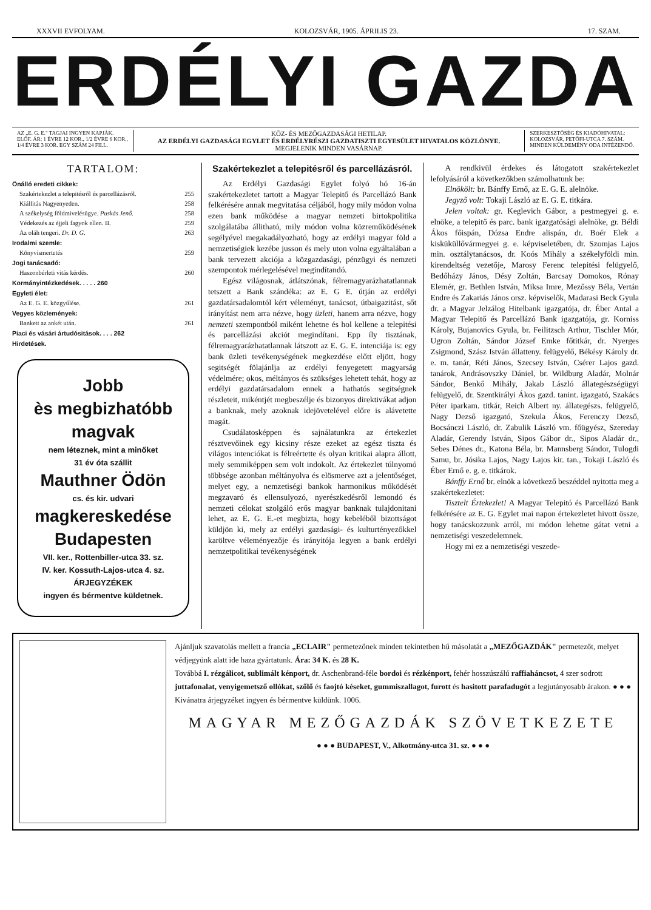XXXVII EVFOLYAM. KOLOZSVÁR, 1905. ÁPRILIS 23. 17. SZAM.
ERDÉLYI GAZDA
AZ „E. G. E." TAGJAI INGYEN KAPJÁK.
ELŐF. ÁR: 1 ÉVRE 12 KOR., 1/2 ÉVRE 6 KOR.,
1/4 ÉVRE 3 KOR. EGY SZÁM 24 FILL.
KÖZ- ÉS MEZŐGAZDASÁGI HETILAP.
AZ ERDÉLYI GAZDASÁGI EGYLET ÉS ERDÉLYRÉSZI GAZDATISZTI EGYESÜLET HIVATALOS KÖZLÖNYE.
MEGJELENIK MINDEN VASÁRNAP.
SZERKESZTŐSÉG ÉS KIADÓHIVATAL:
KOLOZSVÁR, PETŐFI-UTCA 7. SZÁM.
MINDEN KÜLDEMÉNY ODA INTÉZENDŐ.
TARTALOM:
Önálló eredeti cikkek:
Szakértekezlet a telepitésről és parcellázásról. 255
Kiállitás Nagyenyeden. 258
A székelység földmivelésügye. Puskás Jenő. 258
Védekezés az éjjeli fagyok ellen. II. 259
Az oláh tengeri. Dr. D. G. 263
Irodalmi szemle:
Könyvismertetés 259
Jogi tanácsadó:
Haszonbérleti vitás kérdés. 260
Kormányintézkedések. . . . . 260
Egyleti élet:
Az E. G. E. közgyűlése. 261
Vegyes közlemények:
Bankett az ankét után. 261
Piaci és vásári ártudósitások. . . . 262
Hirdetések.
Jobb
ès megbizhatóbb
magvak
nem léteznek, mint a minőket
31 év óta szállit
Mauthner Ödön
cs. és kir. udvari
magkereskedése
Budapesten
VII. ker., Rottenbiller-utca 33. sz.
IV. ker. Kossuth-Lajos-utca 4. sz.
ÁRJEGYZÉKEK
ingyen és bérmentve küldetnek.
Szakértekezlet a telepitésről és parcellázásról.
Az Erdélyi Gazdasági Egylet folyó hó 16-án szakértekezletet tartott a Magyar Telepitő és Parcellázó Bank felkérésére annak megvitatása céljából, hogy mily módon volna ezen bank működése a magyar nemzeti birtokpolitika szolgálatába állitható, mily módon volna közreműködésének segélyével megakadályozható, hogy az erdélyi magyar föld a nemzetiségiek kezébe jusson és mely uton volna egyáltalában a bank tervezett akciója a közgazdasági, pénzügyi és nemzeti szempontok mérlegelésével megindítandó.
Egész világosnak, átlátszónak, félremagyarázhatatlannak tetszett a Bank szándéka: az E. G E. útján az erdélyi gazdatársadalomtól kért véleményt, tanácsot, útbaigazitást, sőt irányítást nem arra nézve, hogy üzleti, hanem arra nézve, hogy nemzeti szempontból miként lehetne és hol kellene a telepitési és parcellázási akciót megindítani. Epp íly tisztának, félremagyarázhatatlannak látszott az E. G. E. intenciája is: egy bank üzleti tevékenységének megkezdése előtt eljött, hogy segitségét fölajánlja az erdélyi fenyegetett magyarság védelmére; okos, méltányos és szükséges lehetett tehát, hogy az erdélyi gazdatársadalom ennek a hathatós segitségnek részleteit, mikéntjét megbeszélje és bizonyos direktivákat adjon a banknak, mely azoknak idejövetelével előre is alávetette magát.
Csudálatosképpen és sajnálatunkra az értekezlet résztvevőinek egy kicsiny része ezeket az egész tiszta és világos intenciókat is félreértette és olyan kritikai alapra állott, mely semmiképpen sem volt indokolt. Az értekezlet túlnyomó többsége azonban méltányolva és elösmerve azt a jelentőséget, melyet egy, a nemzetiségi bankok harmonikus működését megzavaró és ellensulyozó, nyerészkedésről lemondó és nemzeti célokat szolgáló erős magyar banknak tulajdonitani lehet, az E. G. E.-et megbizta, hogy kebeléből bizottságot küldjön ki, mely az erdélyi gazdasági- és kulturtényezőkkel karöltve véleményezője és irányitója legyen a bank erdélyi nemzetpolitikai tevékenységének
A rendkivül érdekes és látogatott szakértekezlet lefolyásáról a következőkben számolhatunk be:
Elnökölt: br. Bánffy Ernő, az E. G. E. alelnöke.
Jegyző volt: Tokaji László az E. G. E. titkára.
Jelen voltak: gr. Keglevich Gábor, a pestmegyei g. e. elnöke, a telepitő és parc. bank igazgatósági alelnöke, gr. Béldi Ákos főispán, Dózsa Endre alispán, dr. Boér Elek a kisküküllővármegyei g. e. képviseletében, dr. Szomjas Lajos min. osztálytanácsos, dr. Koós Mihály a székelyföldi min. kirendeltség vezetője, Marosy Ferenc telepitési felügyelő, Bedőházy János, Désy Zoltán, Barcsay Domokos, Rónay Elemér, gr. Bethlen István, Miksa Imre, Mezőssy Béla, Vertán Endre és Zakariás János orsz. képviselők, Madarasi Beck Gyula dr. a Magyar Jelzálog Hitelbank igazgatója, dr. Éber Antal a Magyar Telepitő és Parcellázó Bank igazgatója, gr. Korniss Károly, Bujanovics Gyula, br. Feilitzsch Arthur, Tischler Mór, Ugron Zoltán, Sándor József Emke főtitkár, dr. Nyerges Zsigmond, Szász István állatteny. felügyelő, Békésy Károly dr. e. m. tanár, Réti János, Szecsey István, Csérer Lajos gazd. tanárok, Andrásovszky Dániel, br. Wildburg Aladár, Molnár Sándor, Benkő Mihály, Jakab László állategészségügyi felügyelő, dr. Szentkirályi Ákos gazd. tanint. igazgató, Szakács Péter iparkam. titkár, Reich Albert ny. állategészs. felügyelő, Nagy Dezső igazgató, Szekula Ákos, Ferenczy Dezső, Bocsánczi László, dr. Zabulik László vm. főügyész, Szereday Aladár, Gerendy István, Sipos Gábor dr., Sipos Aladár dr., Sebes Dénes dr., Katona Béla, br. Mannsberg Sándor, Tulogdi Samu, br. Jósika Lajos, Nagy Lajos kir. tan., Tokaji László és Éber Ernő e. g. e. titkárok.
Bánffy Ernő br. elnök a következő beszéddel nyitotta meg a szakértekezletet:
Tisztelt Értekezlet! A Magyar Telepitó és Parcellázó Bank felkérésére az E. G. Egylet mai napon értekezletet hivott össze, hogy tanácskozzunk arról, mi módon lehetne gátat vetni a nemzetiségi veszedelemnek.
Hogy mi ez a nemzetiségi veszede-
Ajánljuk szavatolás mellett a francia „ECLAIR" permetezőnek minden tekintetben hű másolatát a „MEZŐGAZDÁK" permetezőt, melyet védjegyünk alatt ide haza gyártatunk. Ára: 34 K. és 28 K.
Továbbá I. rézgálicot, sublimált kénport, dr. Aschenbrand-féle bordoi és rézkénport, fehér hosszúszálú raffiaháncsot, 4 szer sodrott juttafonalat, venyigemetsző ollókat, szőlő és faojtó késeket, gummiszallagot, furott és hasitott parafadugót a legjutányosabb árakon. ● ● ●
Kivánatra árjegyzéket ingyen és bérmentve küldünk. 1006.
MAGYAR MEZŐGAZDÁK SZÖVETKEZETE
● ● ● BUDAPEST, V., Alkotmány-utca 31. sz. ● ● ●